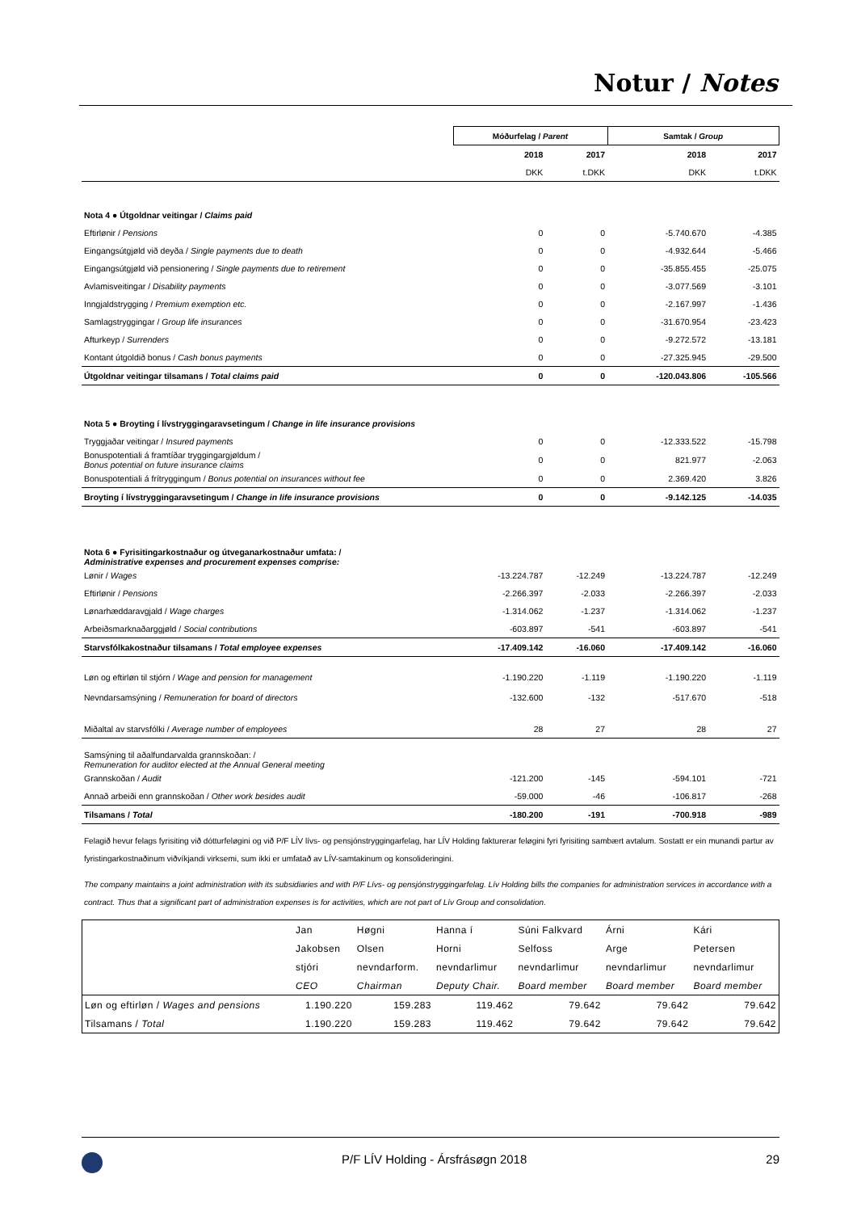Notur / Notes
| | Móðurfelag / Parent | | Samtak / Group | |
| | 2018 | 2017 | 2018 | 2017 |
| | DKK | t.DKK | DKK | t.DKK |
| Nota 4 ● Útgoldnar veitingar / Claims paid | | | | |
| Eftirlønir / Pensions | 0 | 0 | -5.740.670 | -4.385 |
| Eingangsútgjøld við deyða / Single payments due to death | 0 | 0 | -4.932.644 | -5.466 |
| Eingangsútgjøld við pensionering / Single payments due to retirement | 0 | 0 | -35.855.455 | -25.075 |
| Avlamisveitingar / Disability payments | 0 | 0 | -3.077.569 | -3.101 |
| Inngjaldstrygging / Premium exemption etc. | 0 | 0 | -2.167.997 | -1.436 |
| Samlagstryggingar / Group life insurances | 0 | 0 | -31.670.954 | -23.423 |
| Afturkeyp / Surrenders | 0 | 0 | -9.272.572 | -13.181 |
| Kontant útgoldið bonus / Cash bonus payments | 0 | 0 | -27.325.945 | -29.500 |
| Útgoldnar veitingar tilsamans / Total claims paid | 0 | 0 | -120.043.806 | -105.566 |
| Nota 5 ● Broyting í lívstryggingaravsetingum / Change in life insurance provisions | | | | |
| Tryggjaðar veitingar / Insured payments | 0 | 0 | -12.333.522 | -15.798 |
| Bonuspotentiali á framtíðar tryggingargjøldum / Bonus potential on future insurance claims | 0 | 0 | 821.977 | -2.063 |
| Bonuspotentiali á frítryggingum / Bonus potential on insurances without fee | 0 | 0 | 2.369.420 | 3.826 |
| Broyting í lívstryggingaravsetingum / Change in life insurance provisions | 0 | 0 | -9.142.125 | -14.035 |
| Nota 6 ● Fyrisitingarkostnaður og útveganarkostnaður umfata: / Administrative expenses and procurement expenses comprise: | | | | |
| Lønir / Wages | -13.224.787 | -12.249 | -13.224.787 | -12.249 |
| Eftirlønir / Pensions | -2.266.397 | -2.033 | -2.266.397 | -2.033 |
| Lønarhæddaravgjald / Wage charges | -1.314.062 | -1.237 | -1.314.062 | -1.237 |
| Arbeiðsmarknaðarggjøld / Social contributions | -603.897 | -541 | -603.897 | -541 |
| Starvsfólkakostnaður tilsamans / Total employee expenses | -17.409.142 | -16.060 | -17.409.142 | -16.060 |
| Løn og eftirløn til stjórn / Wage and pension for management | -1.190.220 | -1.119 | -1.190.220 | -1.119 |
| Nevndarsamsýning / Remuneration for board of directors | -132.600 | -132 | -517.670 | -518 |
| Miðaltal av starvsfólki / Average number of employees | 28 | 27 | 28 | 27 |
| Samsýning til aðalfundarvalda grannskoðan: / Remuneration for auditor elected at the Annual General meeting | | | | |
| Grannskoðan / Audit | -121.200 | -145 | -594.101 | -721 |
| Annað arbeiði enn grannskoðan / Other work besides audit | -59.000 | -46 | -106.817 | -268 |
| Tilsamans / Total | -180.200 | -191 | -700.918 | -989 |
Felagið hevur felags fyrisiting við dótturfeløgini og við P/F LÍV lívs- og pensjónstryggingarfelag, har LÍV Holding fakturerar feløgini fyri fyrisiting sambært avtalum. Sostatt er ein munandi partur av fyristingarkostnaðinum viðvíkjandi virksemi, sum ikki er umfatað av LÍV-samtakinum og konsolideringini.
The company maintains a joint administration with its subsidiaries and with P/F Lívs- og pensjónstryggingarfelag. Lív Holding bills the companies for administration services in accordance with a contract. Thus that a significant part of administration expenses is for activities, which are not part of Lív Group and consolidation.
| | Jan | Høgni | Hanna í | Súni Falkvard | Árni | Kári |
| | Jakobsen | Olsen | Horni | Selfoss | Arge | Petersen |
| | stjóri | nevndarform. | nevndarlimur | nevndarlimur | nevndarlimur | nevndarlimur |
| | CEO | Chairman | Deputy Chair. | Board member | Board member | Board member |
| Løn og eftirløn / Wages and pensions | 1.190.220 | 159.283 | 119.462 | 79.642 | 79.642 | 79.642 |
| Tilsamans / Total | 1.190.220 | 159.283 | 119.462 | 79.642 | 79.642 | 79.642 |
P/F LÍV Holding - Ársfrásøgn 2018 29